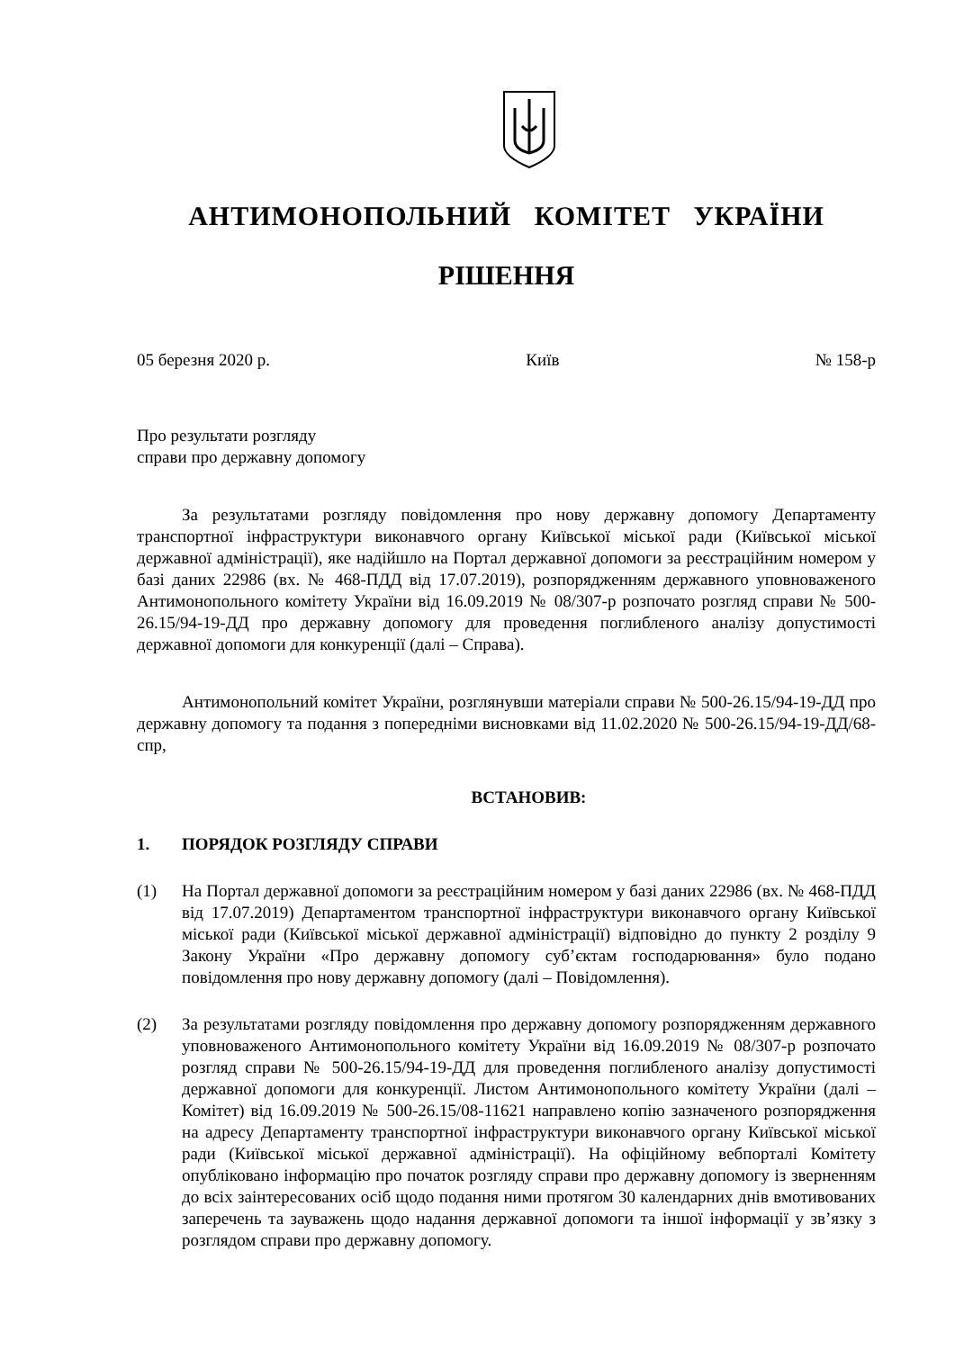АНТИМОНОПОЛЬНИЙ КОМІТЕТ УКРАЇНИ
РІШЕННЯ
05 березня 2020 р. Київ № 158-р
Про результати розгляду
справи про державну допомогу
За результатами розгляду повідомлення про нову державну допомогу Департаменту транспортної інфраструктури виконавчого органу Київської міської ради (Київської міської державної адміністрації), яке надійшло на Портал державної допомоги за реєстраційним номером у базі даних 22986 (вх. № 468-ПДД від 17.07.2019), розпорядженням державного уповноваженого Антимонопольного комітету України від 16.09.2019 № 08/307-р розпочато розгляд справи № 500-26.15/94-19-ДД про державну допомогу для проведення поглибленого аналізу допустимості державної допомоги для конкуренції (далі – Справа).
Антимонопольний комітет України, розглянувши матеріали справи № 500-26.15/94-19-ДД про державну допомогу та подання з попередніми висновками від 11.02.2020 № 500-26.15/94-19-ДД/68-спр,
ВСТАНОВИВ:
1. ПОРЯДОК РОЗГЛЯДУ СПРАВИ
(1) На Портал державної допомоги за реєстраційним номером у базі даних 22986 (вх. № 468-ПДД від 17.07.2019) Департаментом транспортної інфраструктури виконавчого органу Київської міської ради (Київської міської державної адміністрації) відповідно до пункту 2 розділу 9 Закону України «Про державну допомогу суб’єктам господарювання» було подано повідомлення про нову державну допомогу (далі – Повідомлення).
(2) За результатами розгляду повідомлення про державну допомогу розпорядженням державного уповноваженого Антимонопольного комітету України від 16.09.2019 № 08/307-р розпочато розгляд справи № 500-26.15/94-19-ДД для проведення поглибленого аналізу допустимості державної допомоги для конкуренції. Листом Антимонопольного комітету України (далі – Комітет) від 16.09.2019 № 500-26.15/08-11621 направлено копію зазначеного розпорядження на адресу Департаменту транспортної інфраструктури виконавчого органу Київської міської ради (Київської міської державної адміністрації). На офіційному вебпорталі Комітету опубліковано інформацію про початок розгляду справи про державну допомогу із зверненням до всіх заінтересованих осіб щодо подання ними протягом 30 календарних днів вмотивованих заперечень та зауважень щодо надання державної допомоги та іншої інформації у зв’язку з розглядом справи про державну допомогу.